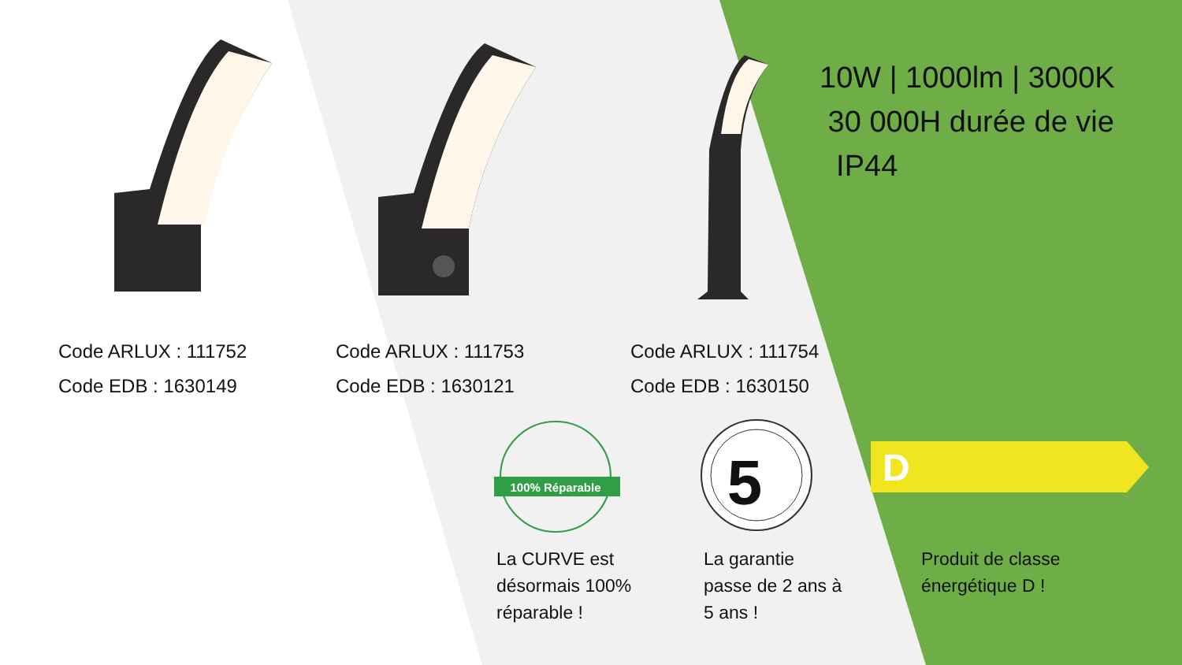5
D
100% Réparable
Code ARLUX : 111752
Code EDB : 1630149
Code ARLUX : 111753
Code EDB : 1630121
Code ARLUX : 111754
Code EDB : 1630150
10W | 1000lm | 3000K
30 000H durée de vie
IP44
La CURVE est
désormais 100%
réparable !
La garantie
passe de 2 ans à
5 ans !
Produit de classe
énergétique D !